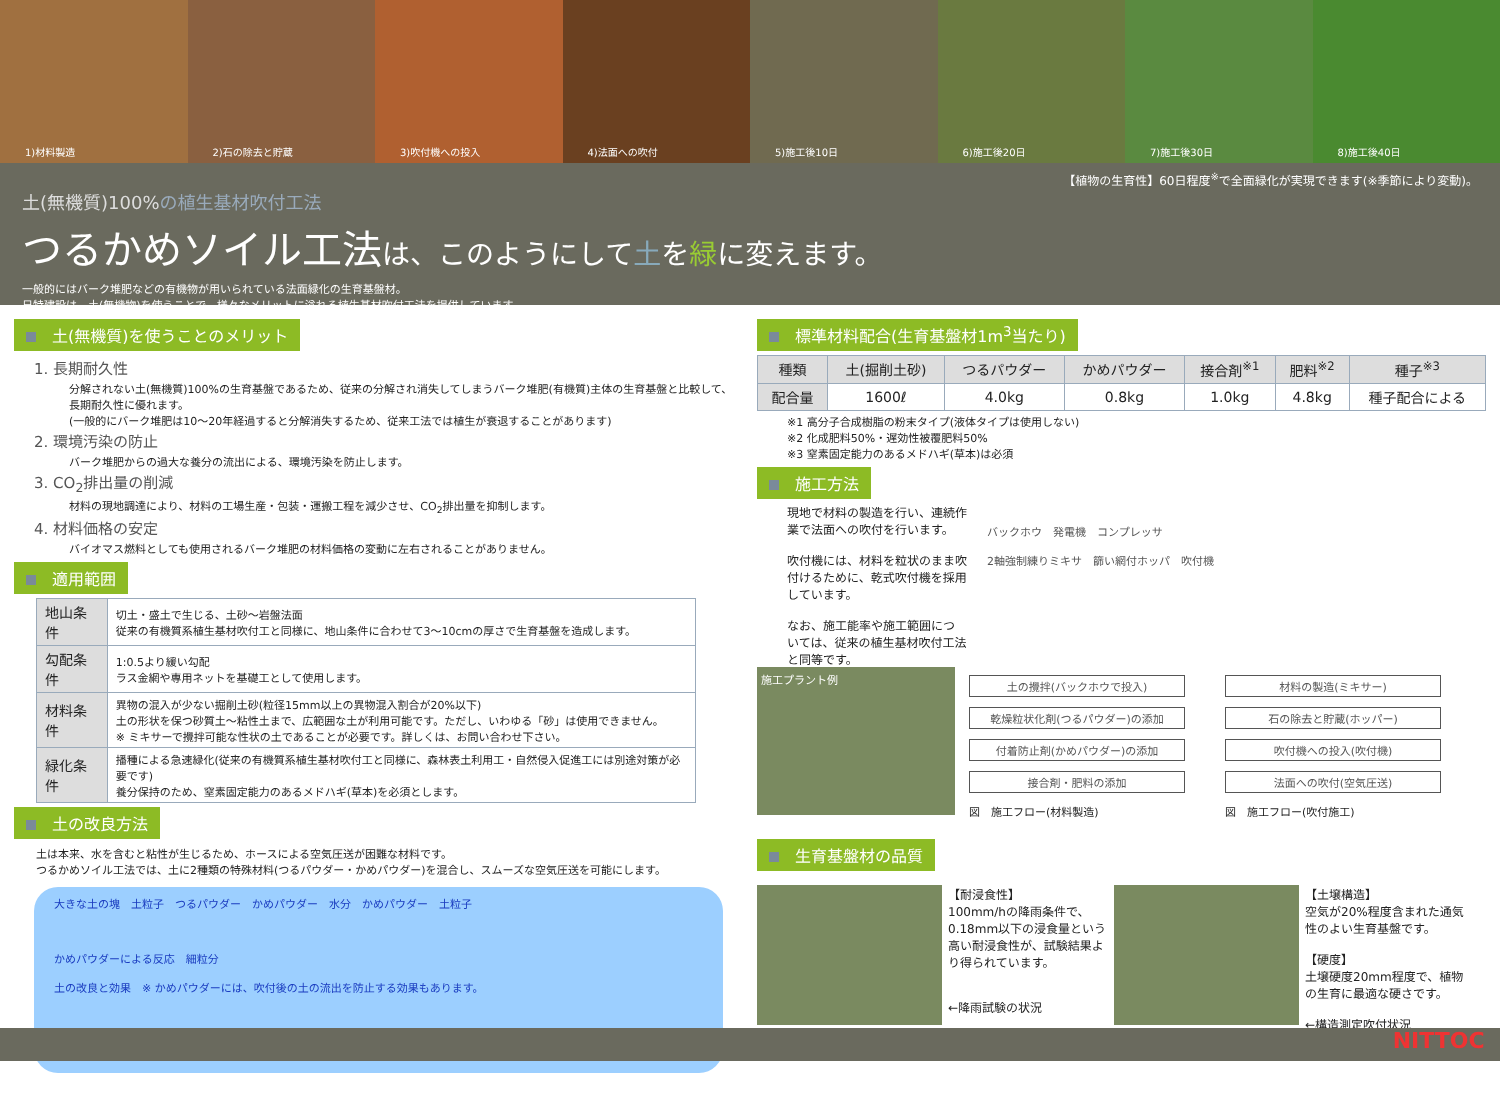1)材料製造 2)石の除去と貯蔵 3)吹付機への投入 4)法面への吹付 5)施工後10日 6)施工後20日 7)施工後30日 8)施工後40日
【植物の生育性】60日程度<sup>※</sup>で全面緑化が実現できます(※季節により変動)。
土(無機質)100%の植生基材吹付工法
つるかめソイル工法は、このようにして土を緑に変えます。
一般的にはバーク堆肥などの有機物が用いられている法面緑化の生育基盤材。
日特建設は、土(無機物)を使うことで、様々なメリットに溢れる植生基材吹付工法を提供しています。
土(無機質)を使うことのメリット
1. 長期耐久性
分解されない土(無機質)100%の生育基盤であるため、従来の分解され消失してしまうバーク堆肥(有機質)主体の生育基盤と比較して、長期耐久性に優れます。
(一般的にバーク堆肥は10〜20年経過すると分解消失するため、従来工法では植生が衰退することがあります)
2. 環境汚染の防止
バーク堆肥からの過大な養分の流出による、環境汚染を防止します。
3. CO<sub>2</sub>排出量の削減
材料の現地調達により、材料の工場生産・包装・運搬工程を減少させ、CO<sub>2</sub>排出量を抑制します。
4. 材料価格の安定
バイオマス燃料としても使用されるバーク堆肥の材料価格の変動に左右されることがありません。
適用範囲
| 地山条件 | 切土・盛土で生じる、土砂〜岩盤法面 従来の有機質系植生基材吹付工と同様に、地山条件に合わせて3〜10cmの厚さで生育基盤を造成します。 |
| 勾配条件 | 1:0.5より緩い勾配 ラス金網や専用ネットを基礎工として使用します。 |
| 材料条件 | 異物の混入が少ない掘削土砂(粒径15mm以上の異物混入割合が20%以下) 土の形状を保つ砂質土〜粘性土まで、広範囲な土が利用可能です。ただし、いわゆる「砂」は使用できません。 ※ ミキサーで攪拌可能な性状の土であることが必要です。詳しくは、お問い合わせ下さい。 |
| 緑化条件 | 播種による急速緑化(従来の有機質系植生基材吹付工と同様に、森林表土利用工・自然侵入促進工には別途対策が必要です) 養分保持のため、窒素固定能力のあるメドハギ(草本)を必須とします。 |
土の改良方法
土は本来、水を含むと粘性が生じるため、ホースによる空気圧送が困難な材料です。
つるかめソイル工法では、土に2種類の特殊材料(つるパウダー・かめパウダー)を混合し、スムーズな空気圧送を可能にします。
大きな土の塊　土粒子　つるパウダー　かめパウダー　水分　かめパウダー　土粒子
かめパウダーによる反応　細粒分
土の改良と効果　※ かめパウダーには、吹付後の土の流出を防止する効果もあります。
標準材料配合(生育基盤材1m<sup>3</sup>当たり)
| 種類 | 土(掘削土砂) | つるパウダー | かめパウダー | 接合剤<sup>※1</sup> | 肥料<sup>※2</sup> | 種子<sup>※3</sup> |
| --- | --- | --- | --- | --- | --- | --- |
| 配合量 | 1600ℓ | 4.0kg | 0.8kg | 1.0kg | 4.8kg | 種子配合による |
※1 高分子合成樹脂の粉末タイプ(液体タイプは使用しない)
※2 化成肥料50%・遅効性被覆肥料50%
※3 窒素固定能力のあるメドハギ(草本)は必須
施工方法
現地で材料の製造を行い、連続作業で法面への吹付を行います。
吹付機には、材料を粒状のまま吹付けるために、乾式吹付機を採用しています。
なお、施工能率や施工範囲については、従来の植生基材吹付工法と同等です。
バックホウ　発電機　コンプレッサ
2軸強制練りミキサ　篩い網付ホッパ　吹付機
施工プラント例
土の攪拌(バックホウで投入)
乾燥粒状化剤(つるパウダー)の添加
付着防止剤(かめパウダー)の添加
接合剤・肥料の添加
図　施工フロー(材料製造)
材料の製造(ミキサー)
石の除去と貯蔵(ホッパー)
吹付機への投入(吹付機)
法面への吹付(空気圧送)
図　施工フロー(吹付施工)
生育基盤材の品質
【耐浸食性】
100mm/hの降雨条件で、0.18mm以下の浸食量という高い耐浸食性が、試験結果より得られています。
←降雨試験の状況
【土壌構造】
空気が20%程度含まれた通気性のよい生育基盤です。
【硬度】
土壌硬度20mm程度で、植物の生育に最適な硬さです。
←構造測定吹付状況
NITTOC